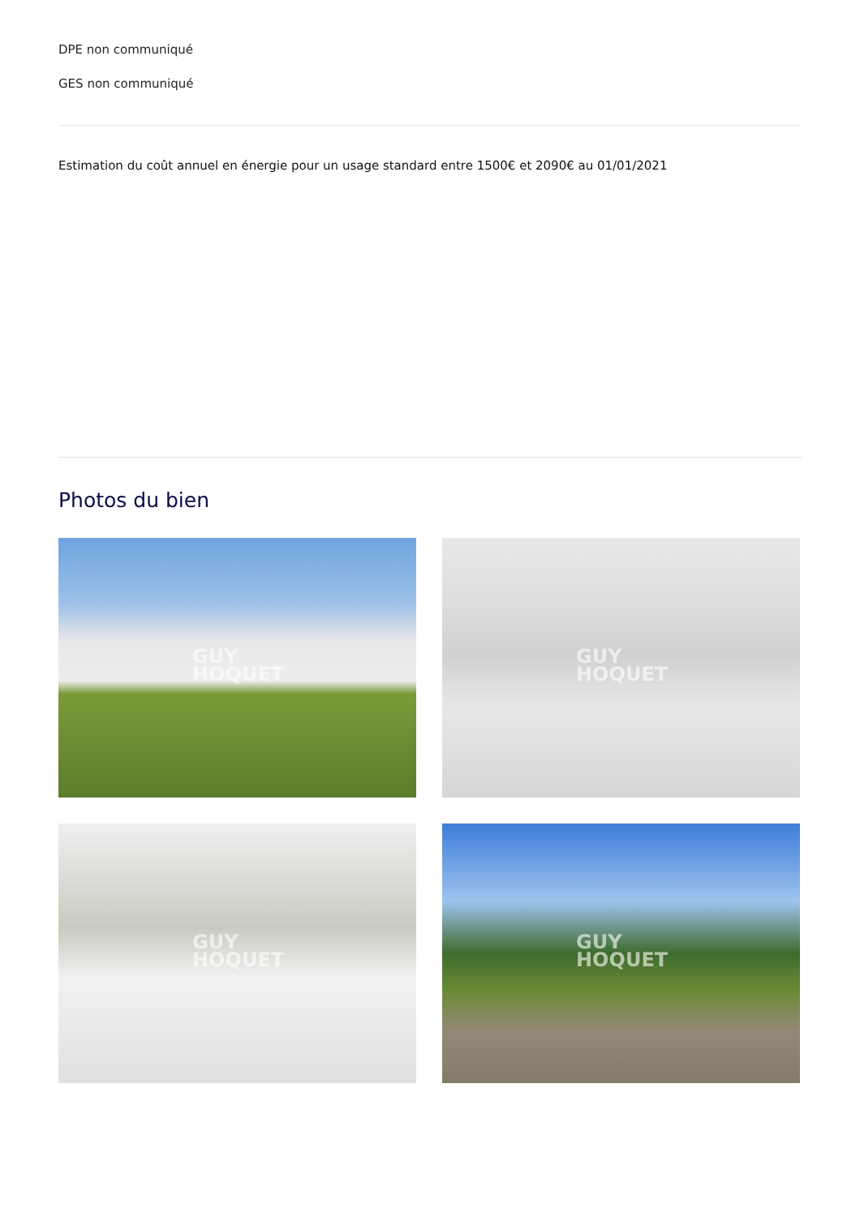DPE non communiqué
GES non communiqué
Estimation du coût annuel en énergie pour un usage standard entre 1500€ et 2090€ au 01/01/2021
Photos du bien
GUY
HOQUET
GUY
HOQUET
GUY
HOQUET
GUY
HOQUET